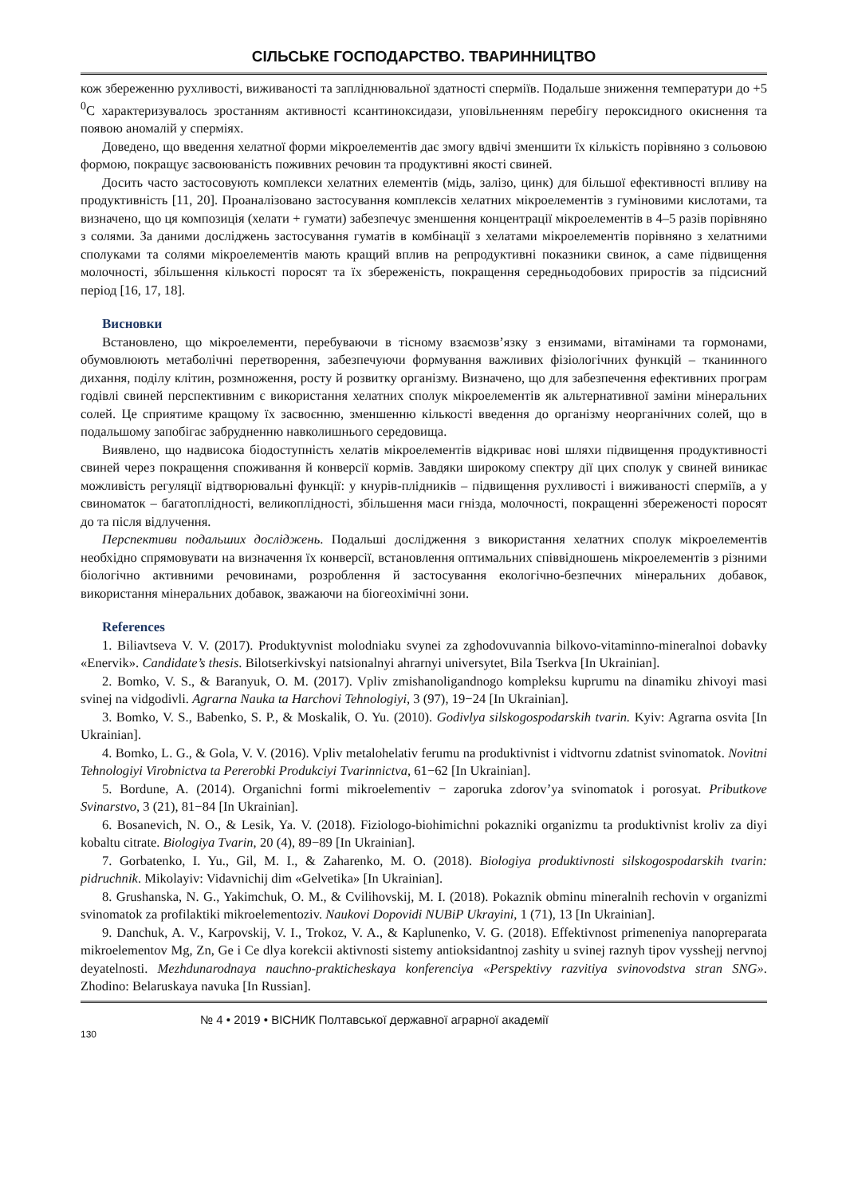СІЛЬСЬКЕ ГОСПОДАРСТВО. ТВАРИННИЦТВО
кож збереженню рухливості, виживаності та запліднювальної здатності сперміїв. Подальше зниження температури до +5 <sup>0</sup>С характеризувалось зростанням активності ксантиноксидази, уповільненням перебігу пероксидного окиснення та появою аномалій у сперміях.
Доведено, що введення хелатної форми мікроелементів дає змогу вдвічі зменшити їх кількість порівняно з сольовою формою, покращує засвоюваність поживних речовин та продуктивні якості свиней.
Досить часто застосовують комплекси хелатних елементів (мідь, залізо, цинк) для більшої ефективності впливу на продуктивність [11, 20]. Проаналізовано застосування комплексів хелатних мікроелементів з гуміновими кислотами, та визначено, що ця композиція (хелати + гумати) забезпечує зменшення концентрації мікроелементів в 4–5 разів порівняно з солями. За даними досліджень застосування гуматів в комбінації з хелатами мікроелементів порівняно з хелатними сполуками та солями мікроелементів мають кращий вплив на репродуктивні показники свинок, а саме підвищення молочності, збільшення кількості поросят та їх збереженість, покращення середньодобових приростів за підсисний період [16, 17, 18].
Висновки
Встановлено, що мікроелементи, перебуваючи в тісному взаємозв’язку з ензимами, вітамінами та гормонами, обумовлюють метаболічні перетворення, забезпечуючи формування важливих фізіологічних функцій – тканинного дихання, поділу клітин, розмноження, росту й розвитку організму. Визначено, що для забезпечення ефективних програм годівлі свиней перспективним є використання хелатних сполук мікроелементів як альтернативної заміни мінеральних солей. Це сприятиме кращому їх засвоєнню, зменшенню кількості введення до організму неорганічних солей, що в подальшому запобігає забрудненню навколишнього середовища.
Виявлено, що надвисока біодоступність хелатів мікроелементів відкриває нові шляхи підвищення продуктивності свиней через покращення споживання й конверсії кормів. Завдяки широкому спектру дії цих сполук у свиней виникає можливість регуляції відтворювальні функції: у кнурів-плідників – підвищення рухливості і виживаності сперміїв, а у свиноматок – багатоплідності, великоплідності, збільшення маси гнізда, молочності, покращенні збереженості поросят до та після відлучення.
Перспективи подальших досліджень. Подальші дослідження з використання хелатних сполук мікроелементів необхідно спрямовувати на визначення їх конверсії, встановлення оптимальних співвідношень мікроелементів з різними біологічно активними речовинами, розроблення й застосування екологічно-безпечних мінеральних добавок, використання мінеральних добавок, зважаючи на біогеохімічні зони.
References
1. Biliavtseva V. V. (2017). Produktyvnist molodniaku svynei za zghodovuvannia bilkovo-vitaminno-mineralnoi dobavky «Enervik». Candidate’s thesis. Bilotserkivskyi natsionalnyi ahrarnyi universytet, Bila Tserkva [In Ukrainian].
2. Bomko, V. S., & Baranyuk, O. M. (2017). Vpliv zmishanoligandnogo kompleksu kuprumu na dinamiku zhivoyi masi svinej na vidgodivli. Agrarna Nauka ta Harchovi Tehnologiyi, 3 (97), 19−24 [In Ukrainian].
3. Bomko, V. S., Babenko, S. P., & Moskalik, O. Yu. (2010). Godivlya silskogospodarskih tvarin. Kyiv: Agrarna osvita [In Ukrainian].
4. Bomko, L. G., & Gola, V. V. (2016). Vpliv metalohelativ ferumu na produktivnist i vidtvornu zdatnist svinomatok. Novitni Tehnologiyi Virobnictva ta Pererobki Produkciyi Tvarinnictva, 61−62 [In Ukrainian].
5. Bordune, A. (2014). Organichni formi mikroelementiv − zaporuka zdorov’ya svinomatok i porosyat. Pributkove Svinarstvo, 3 (21), 81−84 [In Ukrainian].
6. Bosanevich, N. O., & Lesik, Ya. V. (2018). Fiziologo-biohimichni pokazniki organizmu ta produktivnist kroliv za diyi kobaltu citrate. Biologiya Tvarin, 20 (4), 89−89 [In Ukrainian].
7. Gorbatenko, I. Yu., Gil, M. I., & Zaharenko, M. O. (2018). Biologiya produktivnosti silskogospodarskih tvarin: pidruchnik. Mikolayiv: Vidavnichij dim «Gelvetika» [In Ukrainian].
8. Grushanska, N. G., Yakimchuk, O. M., & Cvilihovskij, M. I. (2018). Pokaznik obminu mineralnih rechovin v organizmi svinomatok za profilaktiki mikroelementoziv. Naukovi Dopovidi NUBiP Ukrayini, 1 (71), 13 [In Ukrainian].
9. Danchuk, A. V., Karpovskij, V. I., Trokoz, V. A., & Kaplunenko, V. G. (2018). Effektivnost primeneniya nanopreparata mikroelementov Mg, Zn, Ge i Ce dlya korekcii aktivnosti sistemy antioksidantnoj zashity u svinej raznyh tipov vysshejj nervnoj deyatelnosti. Mezhdunarodnaya nauchno-prakticheskaya konferenciya «Perspektivy razvitiya svinovodstva stran SNG». Zhodino: Belaruskaya navuka [In Russian].
130
№ 4 • 2019 • ВІСНИК Полтавської державної аграрної академії